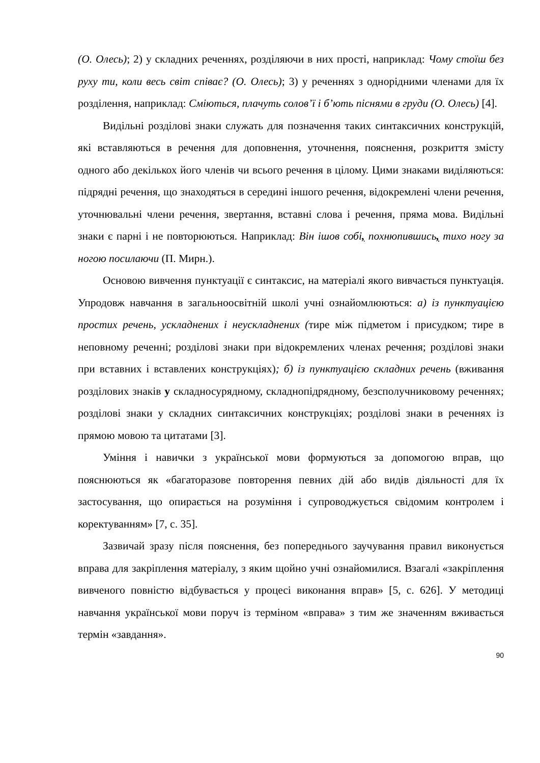(О. Олесь); 2) у складних реченнях, розділяючи в них прості, наприклад: Чому стоїш без руху ти, коли весь світ співає? (О. Олесь); 3) у реченнях з однорідними членами для їх розділення, наприклад: Сміються, плачуть солов’ї і б’ють піснями в груди (О. Олесь) [4].
Видільні розділові знаки служать для позначення таких синтаксичних конструкцій, які вставляються в речення для доповнення, уточнення, пояснення, розкриття змісту одного або декількох його членів чи всього речення в цілому. Цими знаками виділяються: підрядні речення, що знаходяться в середині іншого речення, відокремлені члени речення, уточнювальні члени речення, звертання, вставні слова і речення, пряма мова. Видільні знаки є парні і не повторюються. Наприклад: Він ішов собі, похнюпившись, тихо ногу за ногою посилаючи (П. Мирн.).
Основою вивчення пунктуації є синтаксис, на матеріалі якого вивчається пунктуація. Упродовж навчання в загальноосвітній школі учні ознайомлюються: а) із пунктуацією простих речень, ускладнених і неускладнених (тире між підметом і присудком; тире в неповному реченні; розділові знаки при відокремлених членах речення; розділові знаки при вставних і вставлених конструкціях); б) із пунктуацією складних речень (вживання розділових знаків у складносурядному, складнопідрядному, безсполучниковому реченнях; розділові знаки у складних синтаксичних конструкціях; розділові знаки в реченнях із прямою мовою та цитатами [3].
Уміння і навички з української мови формуються за допомогою вправ, що пояснюються як «багаторазове повторення певних дій або видів діяльності для їх застосування, що опирається на розуміння і супроводжується свідомим контролем і коректуванням» [7, с. 35].
Зазвичай зразу після пояснення, без попереднього заучування правил виконується вправа для закріплення матеріалу, з яким щойно учні ознайомилися. Взагалі «закріплення вивченого повністю відбувається у процесі виконання вправ» [5, с. 626]. У методиці навчання української мови поруч із терміном «вправа» з тим же значенням вживається термін «завдання».
90